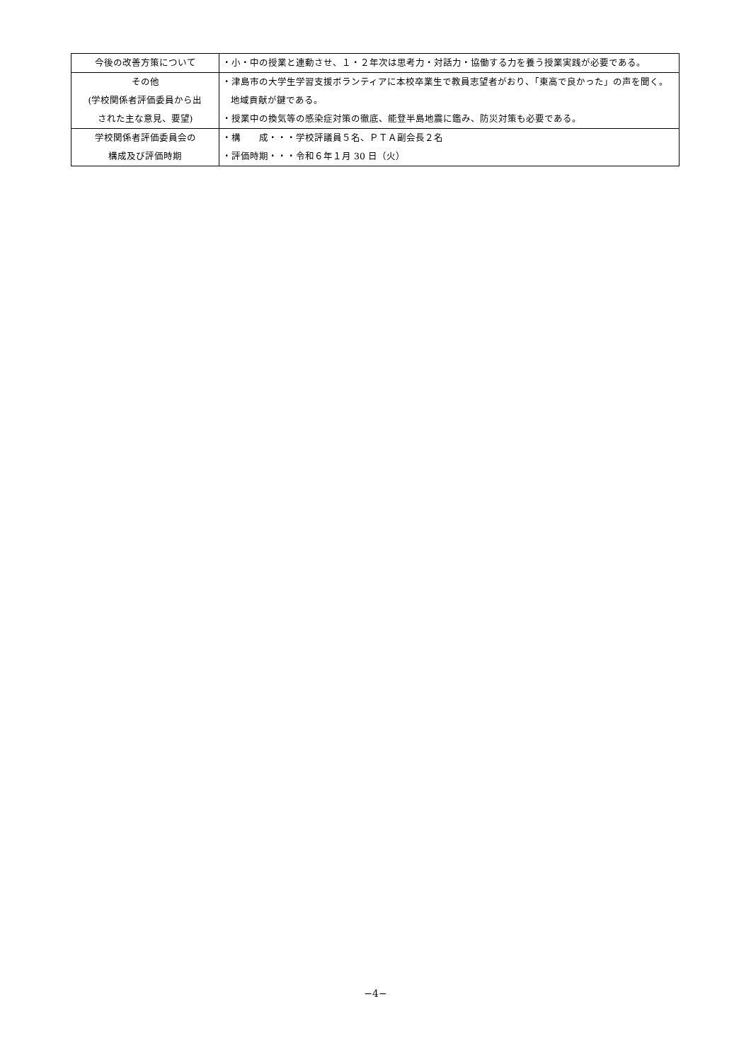| 今後の改善方策について | ・小・中の授業と連動させ、１・２年次は思考力・対話力・協働する力を養う授業実践が必要である。 |
| その他 (学校関係者評価委員から出 された主な意見、要望) | ・津島市の大学生学習支援ボランティアに本校卒業生で教員志望者がおり、「東高で良かった」の声を聞く。地域貢献が鍵である。 ・授業中の換気等の感染症対策の徹底、能登半島地震に鑑み、防災対策も必要である。 |
| 学校関係者評価委員会の 構成及び評価時期 | ・構 成・・・学校評議員５名、ＰＴＡ副会長２名 ・評価時期・・・令和６年１月 30 日（火） |
−4−